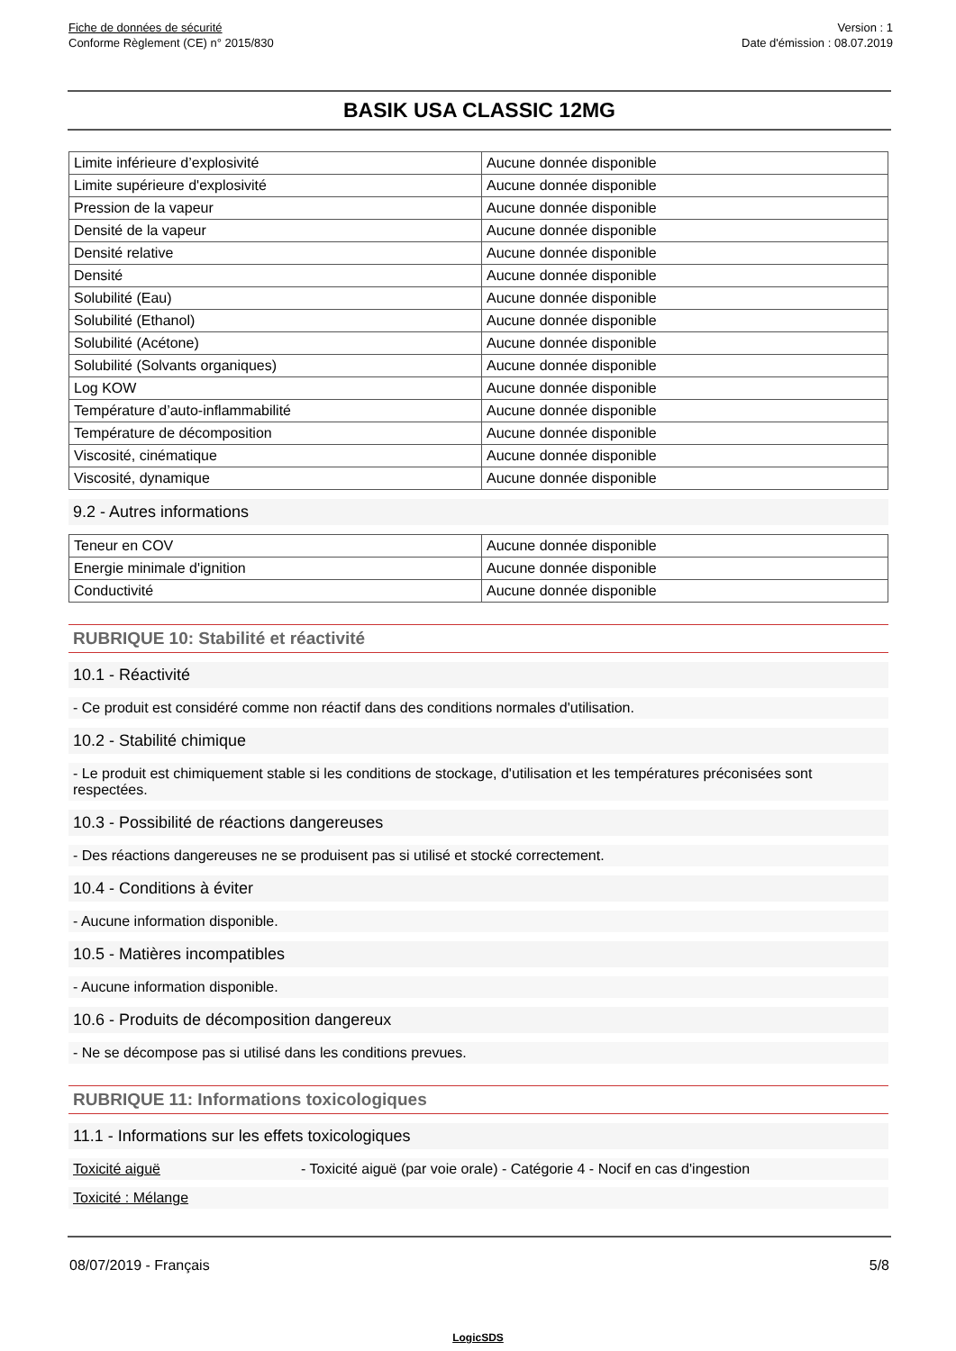Fiche de données de sécurité
Conforme Règlement (CE) n° 2015/830
Version : 1
Date d'émission : 08.07.2019
BASIK USA CLASSIC 12MG
| Limite inférieure d’explosivité | Aucune donnée disponible |
| Limite supérieure d'explosivité | Aucune donnée disponible |
| Pression de la vapeur | Aucune donnée disponible |
| Densité de la vapeur | Aucune donnée disponible |
| Densité relative | Aucune donnée disponible |
| Densité | Aucune donnée disponible |
| Solubilité (Eau) | Aucune donnée disponible |
| Solubilité (Ethanol) | Aucune donnée disponible |
| Solubilité (Acétone) | Aucune donnée disponible |
| Solubilité (Solvants organiques) | Aucune donnée disponible |
| Log KOW | Aucune donnée disponible |
| Température d’auto-inflammabilité | Aucune donnée disponible |
| Température de décomposition | Aucune donnée disponible |
| Viscosité, cinématique | Aucune donnée disponible |
| Viscosité, dynamique | Aucune donnée disponible |
9.2 - Autres informations
| Teneur en COV | Aucune donnée disponible |
| Energie minimale d'ignition | Aucune donnée disponible |
| Conductivité | Aucune donnée disponible |
RUBRIQUE 10: Stabilité et réactivité
10.1 - Réactivité
- Ce produit est considéré comme non réactif dans des conditions normales d'utilisation.
10.2 - Stabilité chimique
- Le produit est chimiquement stable si les conditions de stockage, d'utilisation et les températures préconisées sont respectées.
10.3 - Possibilité de réactions dangereuses
- Des réactions dangereuses ne se produisent pas si utilisé et stocké correctement.
10.4 - Conditions à éviter
- Aucune information disponible.
10.5 - Matières incompatibles
- Aucune information disponible.
10.6 - Produits de décomposition dangereux
- Ne se décompose pas si utilisé dans les conditions prevues.
RUBRIQUE 11: Informations toxicologiques
11.1 - Informations sur les effets toxicologiques
Toxicité aiguë - Toxicité aiguë (par voie orale) - Catégorie 4 - Nocif en cas d'ingestion
Toxicité : Mélange
08/07/2019 - Français 5/8
LogicSDS